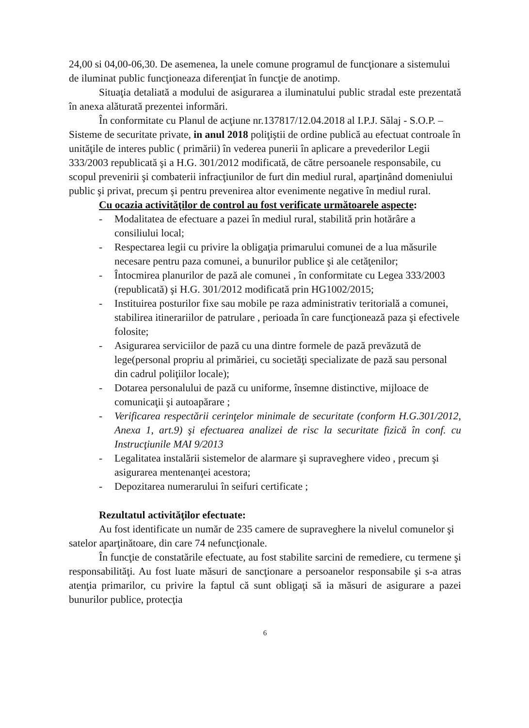24,00 si 04,00-06,30. De asemenea, la unele comune programul de funcţionare a sistemului de iluminat public funcţioneaza diferenţiat în funcţie de anotimp.
Situaţia detaliată a modului de asigurarea a iluminatului public stradal este prezentată în anexa alăturată prezentei informări.
În conformitate cu Planul de acţiune nr.137817/12.04.2018 al I.P.J. Sălaj - S.O.P. – Sisteme de securitate private, in anul 2018 poliţiştii de ordine publică au efectuat controale în unităţile de interes public ( primării) în vederea punerii în aplicare a prevederilor Legii 333/2003 republicată şi a H.G. 301/2012 modificată, de către persoanele responsabile, cu scopul prevenirii şi combaterii infracţiunilor de furt din mediul rural, aparţinând domeniului public şi privat, precum şi pentru prevenirea altor evenimente negative în mediul rural.
Cu ocazia activităţilor de control au fost verificate următoarele aspecte:
- Modalitatea de efectuare a pazei în mediul rural, stabilită prin hotărâre a consiliului local;
- Respectarea legii cu privire la obligaţia primarului comunei de a lua măsurile necesare pentru paza comunei, a bunurilor publice şi ale cetăţenilor;
- Întocmirea planurilor de pază ale comunei , în conformitate cu Legea 333/2003 (republicată) şi H.G. 301/2012 modificată prin HG1002/2015;
- Instituirea posturilor fixe sau mobile pe raza administrativ teritorială a comunei, stabilirea itinerariilor de patrulare , perioada în care funcţionează paza şi efectivele folosite;
- Asigurarea serviciilor de pază cu una dintre formele de pază prevăzută de lege(personal propriu al primăriei, cu societăţi specializate de pază sau personal din cadrul poliţiilor locale);
- Dotarea personalului de pază cu uniforme, însemne distinctive, mijloace de comunicaţii şi autoapărare ;
- Verificarea respectării cerinţelor minimale de securitate (conform H.G.301/2012, Anexa 1, art.9) şi efectuarea analizei de risc la securitate fizică în conf. cu Instrucţiunile MAI 9/2013
- Legalitatea instalării sistemelor de alarmare şi supraveghere video , precum şi asigurarea mentenanţei acestora;
- Depozitarea numerarului în seifuri certificate ;
Rezultatul activităţilor efectuate:
Au fost identificate un număr de 235 camere de supraveghere la nivelul comunelor şi satelor aparţinătoare, din care 74 nefuncţionale.
În funcţie de constatările efectuate, au fost stabilite sarcini de remediere, cu termene şi responsabilităţi. Au fost luate măsuri de sancţionare a persoanelor responsabile şi s-a atras atenţia primarilor, cu privire la faptul că sunt obligaţi să ia măsuri de asigurare a pazei bunurilor publice, protecţia
6